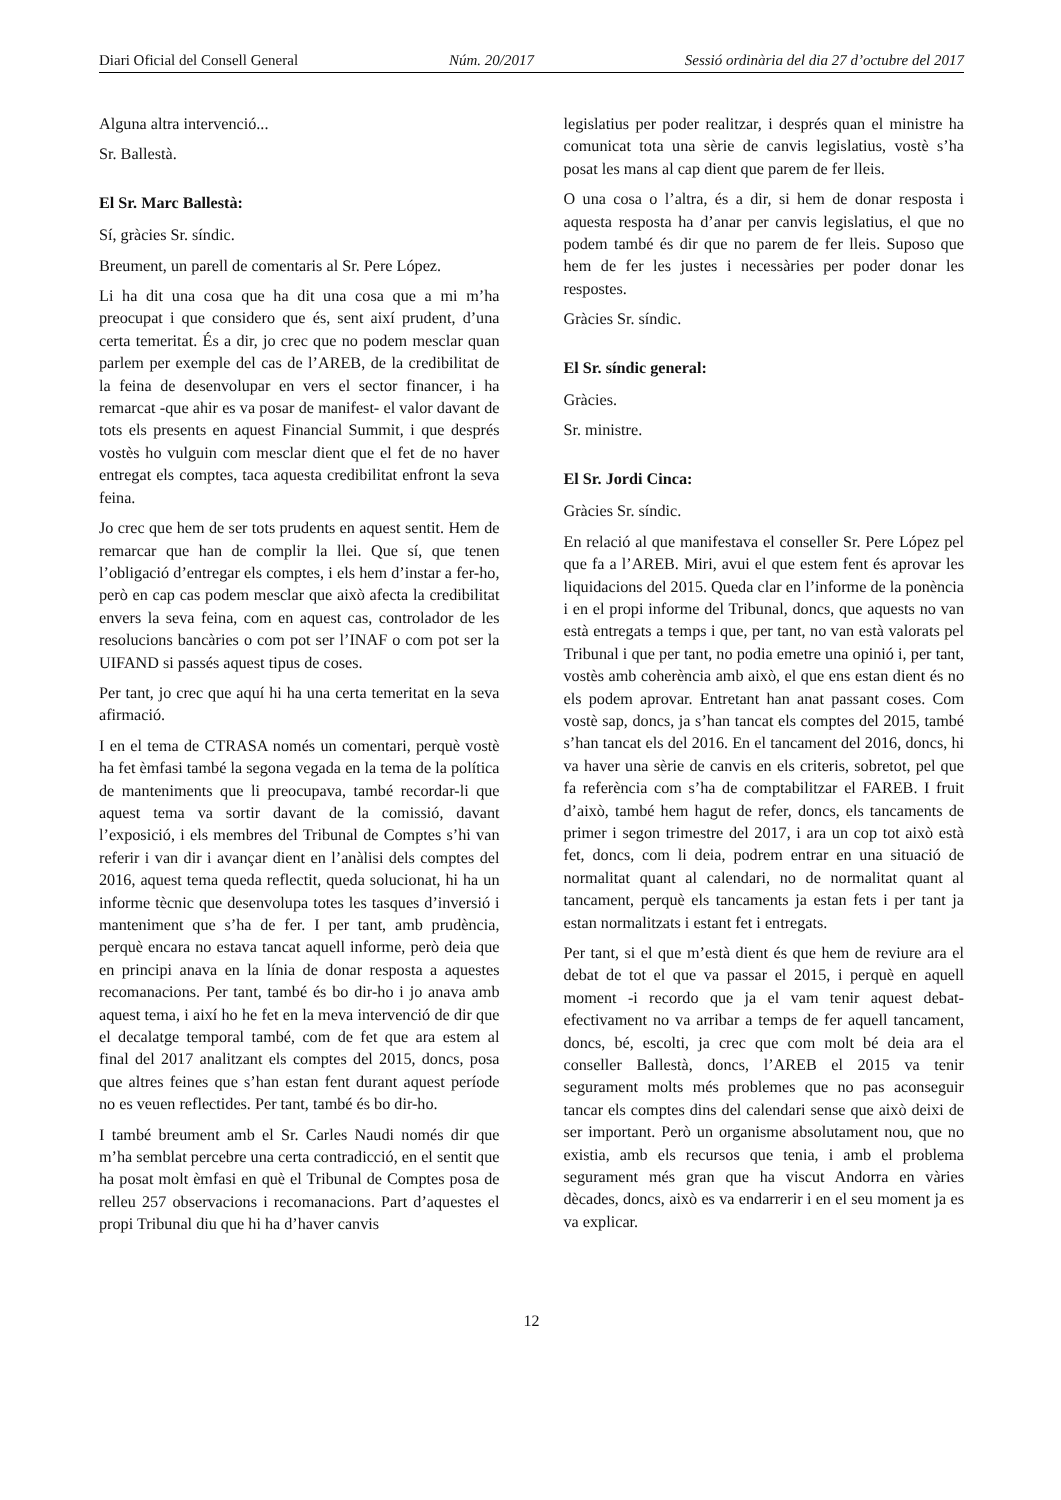Diari Oficial del Consell General Núm. 20/2017 Sessió ordinària del dia 27 d’octubre del 2017
Alguna altra intervenció...
Sr. Ballestà.
El Sr. Marc Ballestà:
Sí, gràcies Sr. síndic.
Breument, un parell de comentaris al Sr. Pere López.
Li ha dit una cosa que ha dit una cosa que a mi m’ha preocupat i que considero que és, sent així prudent, d’una certa temeritat. És a dir, jo crec que no podem mesclar quan parlem per exemple del cas de l’AREB, de la credibilitat de la feina de desenvolupar en vers el sector financer, i ha remarcat -que ahir es va posar de manifest- el valor davant de tots els presents en aquest Financial Summit, i que després vostès ho vulguin com mesclar dient que el fet de no haver entregat els comptes, taca aquesta credibilitat enfront la seva feina.
Jo crec que hem de ser tots prudents en aquest sentit. Hem de remarcar que han de complir la llei. Que sí, que tenen l’obligació d’entregar els comptes, i els hem d’instar a fer-ho, però en cap cas podem mesclar que això afecta la credibilitat envers la seva feina, com en aquest cas, controlador de les resolucions bancàries o com pot ser l’INAF o com pot ser la UIFAND si passés aquest tipus de coses.
Per tant, jo crec que aquí hi ha una certa temeritat en la seva afirmació.
I en el tema de CTRASA només un comentari, perquè vostè ha fet èmfasi també la segona vegada en la tema de la política de manteniments que li preocupava, també recordar-li que aquest tema va sortir davant de la comissió, davant l’exposició, i els membres del Tribunal de Comptes s’hi van referir i van dir i avançar dient en l’anàlisi dels comptes del 2016, aquest tema queda reflectit, queda solucionat, hi ha un informe tècnic que desenvolupa totes les tasques d’inversió i manteniment que s’ha de fer. I per tant, amb prudència, perquè encara no estava tancat aquell informe, però deia que en principi anava en la línia de donar resposta a aquestes recomanacions. Per tant, també és bo dir-ho i jo anava amb aquest tema, i així ho he fet en la meva intervenció de dir que el decalatge temporal també, com de fet que ara estem al final del 2017 analitzant els comptes del 2015, doncs, posa que altres feines que s’han estan fent durant aquest període no es veuen reflectides. Per tant, també és bo dir-ho.
I també breument amb el Sr. Carles Naudi només dir que m’ha semblat percebre una certa contradicció, en el sentit que ha posat molt èmfasi en què el Tribunal de Comptes posa de relleu 257 observacions i recomanacions. Part d’aquestes el propi Tribunal diu que hi ha d’haver canvis
legislatius per poder realitzar, i després quan el ministre ha comunicat tota una sèrie de canvis legislatius, vostè s’ha posat les mans al cap dient que parem de fer lleis.
O una cosa o l’altra, és a dir, si hem de donar resposta i aquesta resposta ha d’anar per canvis legislatius, el que no podem també és dir que no parem de fer lleis. Suposo que hem de fer les justes i necessàries per poder donar les respostes.
Gràcies Sr. síndic.
El Sr. síndic general:
Gràcies.
Sr. ministre.
El Sr. Jordi Cinca:
Gràcies Sr. síndic.
En relació al que manifestava el conseller Sr. Pere López pel que fa a l’AREB. Miri, avui el que estem fent és aprovar les liquidacions del 2015. Queda clar en l’informe de la ponència i en el propi informe del Tribunal, doncs, que aquests no van està entregats a temps i que, per tant, no van està valorats pel Tribunal i que per tant, no podia emetre una opinió i, per tant, vostès amb coherència amb això, el que ens estan dient és no els podem aprovar. Entretant han anat passant coses. Com vostè sap, doncs, ja s’han tancat els comptes del 2015, també s’han tancat els del 2016. En el tancament del 2016, doncs, hi va haver una sèrie de canvis en els criteris, sobretot, pel que fa referència com s’ha de comptabilitzar el FAREB. I fruit d’això, també hem hagut de refer, doncs, els tancaments de primer i segon trimestre del 2017, i ara un cop tot això està fet, doncs, com li deia, podrem entrar en una situació de normalitat quant al calendari, no de normalitat quant al tancament, perquè els tancaments ja estan fets i per tant ja estan normalitzats i estant fet i entregats.
Per tant, si el que m’està dient és que hem de reviure ara el debat de tot el que va passar el 2015, i perquè en aquell moment -i recordo que ja el vam tenir aquest debat- efectivament no va arribar a temps de fer aquell tancament, doncs, bé, escolti, ja crec que com molt bé deia ara el conseller Ballestà, doncs, l’AREB el 2015 va tenir segurament molts més problemes que no pas aconseguir tancar els comptes dins del calendari sense que això deixi de ser important. Però un organisme absolutament nou, que no existia, amb els recursos que tenia, i amb el problema segurament més gran que ha viscut Andorra en vàries dècades, doncs, això es va endarrerir i en el seu moment ja es va explicar.
12